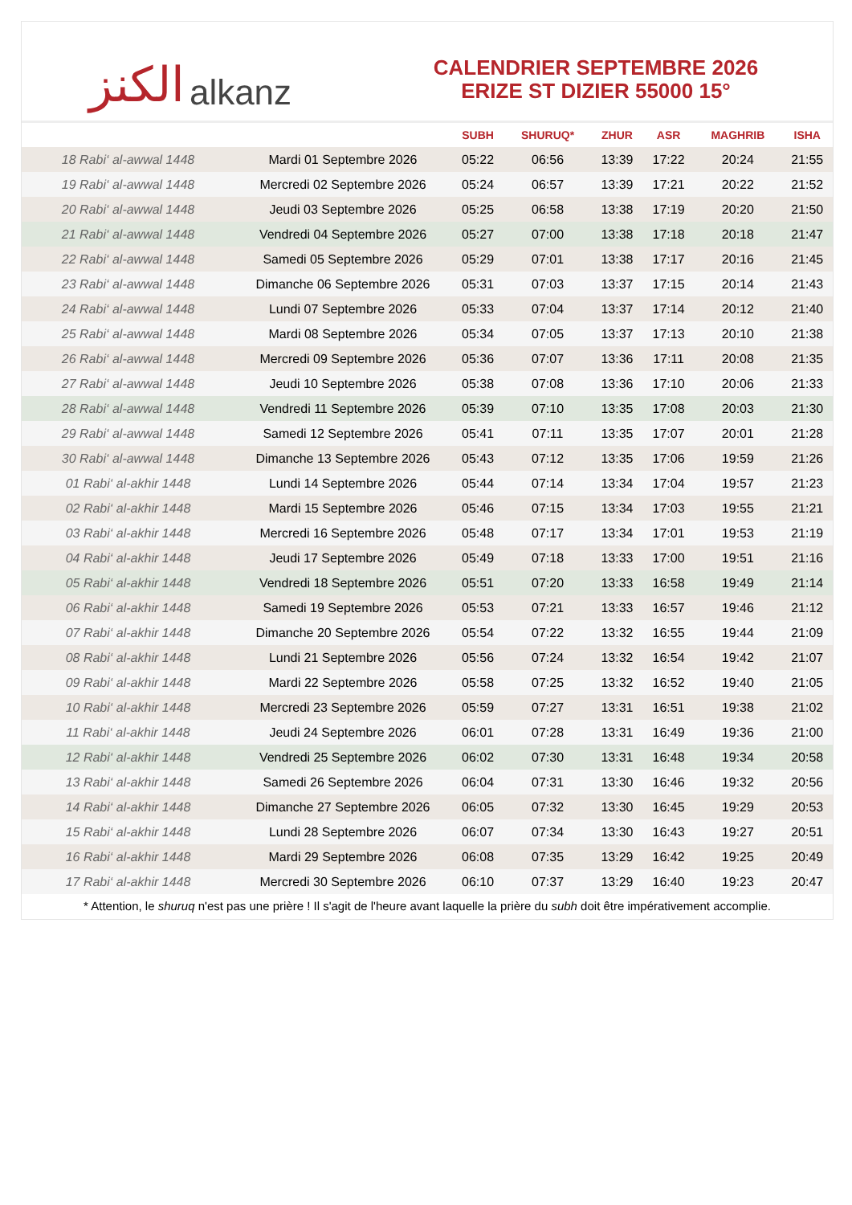الكنز alkanz
CALENDRIER SEPTEMBRE 2026
ERIZE ST DIZIER 55000 15°
| | | SUBH | SHURUQ* | ZHUR | ASR | MAGHRIB | ISHA |
| --- | --- | --- | --- | --- | --- | --- | --- |
| 18 Rabi‘ al-awwal 1448 | Mardi 01 Septembre 2026 | 05:22 | 06:56 | 13:39 | 17:22 | 20:24 | 21:55 |
| 19 Rabi‘ al-awwal 1448 | Mercredi 02 Septembre 2026 | 05:24 | 06:57 | 13:39 | 17:21 | 20:22 | 21:52 |
| 20 Rabi‘ al-awwal 1448 | Jeudi 03 Septembre 2026 | 05:25 | 06:58 | 13:38 | 17:19 | 20:20 | 21:50 |
| 21 Rabi‘ al-awwal 1448 | Vendredi 04 Septembre 2026 | 05:27 | 07:00 | 13:38 | 17:18 | 20:18 | 21:47 |
| 22 Rabi‘ al-awwal 1448 | Samedi 05 Septembre 2026 | 05:29 | 07:01 | 13:38 | 17:17 | 20:16 | 21:45 |
| 23 Rabi‘ al-awwal 1448 | Dimanche 06 Septembre 2026 | 05:31 | 07:03 | 13:37 | 17:15 | 20:14 | 21:43 |
| 24 Rabi‘ al-awwal 1448 | Lundi 07 Septembre 2026 | 05:33 | 07:04 | 13:37 | 17:14 | 20:12 | 21:40 |
| 25 Rabi‘ al-awwal 1448 | Mardi 08 Septembre 2026 | 05:34 | 07:05 | 13:37 | 17:13 | 20:10 | 21:38 |
| 26 Rabi‘ al-awwal 1448 | Mercredi 09 Septembre 2026 | 05:36 | 07:07 | 13:36 | 17:11 | 20:08 | 21:35 |
| 27 Rabi‘ al-awwal 1448 | Jeudi 10 Septembre 2026 | 05:38 | 07:08 | 13:36 | 17:10 | 20:06 | 21:33 |
| 28 Rabi‘ al-awwal 1448 | Vendredi 11 Septembre 2026 | 05:39 | 07:10 | 13:35 | 17:08 | 20:03 | 21:30 |
| 29 Rabi‘ al-awwal 1448 | Samedi 12 Septembre 2026 | 05:41 | 07:11 | 13:35 | 17:07 | 20:01 | 21:28 |
| 30 Rabi‘ al-awwal 1448 | Dimanche 13 Septembre 2026 | 05:43 | 07:12 | 13:35 | 17:06 | 19:59 | 21:26 |
| 01 Rabi‘ al-akhir 1448 | Lundi 14 Septembre 2026 | 05:44 | 07:14 | 13:34 | 17:04 | 19:57 | 21:23 |
| 02 Rabi‘ al-akhir 1448 | Mardi 15 Septembre 2026 | 05:46 | 07:15 | 13:34 | 17:03 | 19:55 | 21:21 |
| 03 Rabi‘ al-akhir 1448 | Mercredi 16 Septembre 2026 | 05:48 | 07:17 | 13:34 | 17:01 | 19:53 | 21:19 |
| 04 Rabi‘ al-akhir 1448 | Jeudi 17 Septembre 2026 | 05:49 | 07:18 | 13:33 | 17:00 | 19:51 | 21:16 |
| 05 Rabi‘ al-akhir 1448 | Vendredi 18 Septembre 2026 | 05:51 | 07:20 | 13:33 | 16:58 | 19:49 | 21:14 |
| 06 Rabi‘ al-akhir 1448 | Samedi 19 Septembre 2026 | 05:53 | 07:21 | 13:33 | 16:57 | 19:46 | 21:12 |
| 07 Rabi‘ al-akhir 1448 | Dimanche 20 Septembre 2026 | 05:54 | 07:22 | 13:32 | 16:55 | 19:44 | 21:09 |
| 08 Rabi‘ al-akhir 1448 | Lundi 21 Septembre 2026 | 05:56 | 07:24 | 13:32 | 16:54 | 19:42 | 21:07 |
| 09 Rabi‘ al-akhir 1448 | Mardi 22 Septembre 2026 | 05:58 | 07:25 | 13:32 | 16:52 | 19:40 | 21:05 |
| 10 Rabi‘ al-akhir 1448 | Mercredi 23 Septembre 2026 | 05:59 | 07:27 | 13:31 | 16:51 | 19:38 | 21:02 |
| 11 Rabi‘ al-akhir 1448 | Jeudi 24 Septembre 2026 | 06:01 | 07:28 | 13:31 | 16:49 | 19:36 | 21:00 |
| 12 Rabi‘ al-akhir 1448 | Vendredi 25 Septembre 2026 | 06:02 | 07:30 | 13:31 | 16:48 | 19:34 | 20:58 |
| 13 Rabi‘ al-akhir 1448 | Samedi 26 Septembre 2026 | 06:04 | 07:31 | 13:30 | 16:46 | 19:32 | 20:56 |
| 14 Rabi‘ al-akhir 1448 | Dimanche 27 Septembre 2026 | 06:05 | 07:32 | 13:30 | 16:45 | 19:29 | 20:53 |
| 15 Rabi‘ al-akhir 1448 | Lundi 28 Septembre 2026 | 06:07 | 07:34 | 13:30 | 16:43 | 19:27 | 20:51 |
| 16 Rabi‘ al-akhir 1448 | Mardi 29 Septembre 2026 | 06:08 | 07:35 | 13:29 | 16:42 | 19:25 | 20:49 |
| 17 Rabi‘ al-akhir 1448 | Mercredi 30 Septembre 2026 | 06:10 | 07:37 | 13:29 | 16:40 | 19:23 | 20:47 |
* Attention, le shuruq n'est pas une prière ! Il s'agit de l'heure avant laquelle la prière du subh doit être impérativement accomplie.